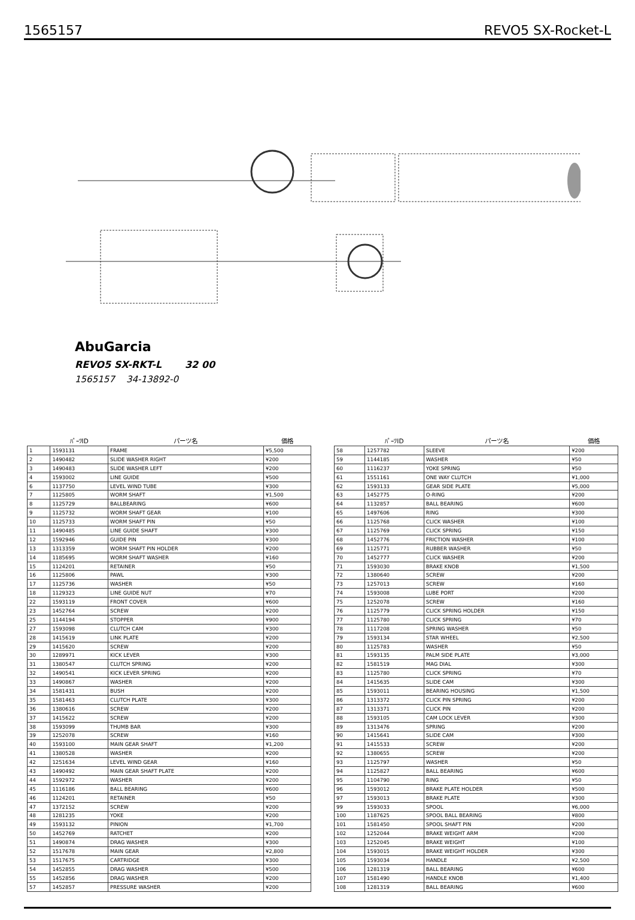1565157 REVO5 SX-Rocket-L
AbuGarcia
REVO5 SX-RKT-L 32 00
1565157 34-13892-0
| | ﾊﾟｰﾂID | パーツ名 | 価格 |
| --- | --- | --- | --- |
| 1 | 1593131 | FRAME | ¥5,500 |
| 2 | 1490482 | SLIDE WASHER RIGHT | ¥200 |
| 3 | 1490483 | SLIDE WASHER LEFT | ¥200 |
| 4 | 1593002 | LINE GUIDE | ¥500 |
| 6 | 1137750 | LEVEL WIND TUBE | ¥300 |
| 7 | 1125805 | WORM SHAFT | ¥1,500 |
| 8 | 1125729 | BALLBEARING | ¥600 |
| 9 | 1125732 | WORM SHAFT GEAR | ¥100 |
| 10 | 1125733 | WORM SHAFT PIN | ¥50 |
| 11 | 1490485 | LINE GUIDE SHAFT | ¥300 |
| 12 | 1592946 | GUIDE PIN | ¥300 |
| 13 | 1313359 | WORM SHAFT PIN HOLDER | ¥200 |
| 14 | 1185695 | WORM SHAFT WASHER | ¥160 |
| 15 | 1124201 | RETAINER | ¥50 |
| 16 | 1125806 | PAWL | ¥300 |
| 17 | 1125736 | WASHER | ¥50 |
| 18 | 1129323 | LINE GUIDE NUT | ¥70 |
| 22 | 1593119 | FRONT COVER | ¥600 |
| 23 | 1452764 | SCREW | ¥200 |
| 25 | 1144194 | STOPPER | ¥900 |
| 27 | 1593098 | CLUTCH CAM | ¥300 |
| 28 | 1415619 | LINK PLATE | ¥200 |
| 29 | 1415620 | SCREW | ¥200 |
| 30 | 1289971 | KICK LEVER | ¥300 |
| 31 | 1380547 | CLUTCH SPRING | ¥200 |
| 32 | 1490541 | KICK LEVER SPRING | ¥200 |
| 33 | 1490867 | WASHER | ¥200 |
| 34 | 1581431 | BUSH | ¥200 |
| 35 | 1581463 | CLUTCH PLATE | ¥300 |
| 36 | 1380616 | SCREW | ¥200 |
| 37 | 1415622 | SCREW | ¥200 |
| 38 | 1593099 | THUMB BAR | ¥300 |
| 39 | 1252078 | SCREW | ¥160 |
| 40 | 1593100 | MAIN GEAR SHAFT | ¥1,200 |
| 41 | 1380528 | WASHER | ¥200 |
| 42 | 1251634 | LEVEL WIND GEAR | ¥160 |
| 43 | 1490492 | MAIN GEAR SHAFT PLATE | ¥200 |
| 44 | 1592972 | WASHER | ¥200 |
| 45 | 1116186 | BALL BEARING | ¥600 |
| 46 | 1124201 | RETAINER | ¥50 |
| 47 | 1372152 | SCREW | ¥200 |
| 48 | 1281235 | YOKE | ¥200 |
| 49 | 1593132 | PINION | ¥1,700 |
| 50 | 1452769 | RATCHET | ¥200 |
| 51 | 1490874 | DRAG WASHER | ¥300 |
| 52 | 1517678 | MAIN GEAR | ¥2,800 |
| 53 | 1517675 | CARTRIDGE | ¥300 |
| 54 | 1452855 | DRAG WASHER | ¥500 |
| 55 | 1452856 | DRAG WASHER | ¥200 |
| 57 | 1452857 | PRESSURE WASHER | ¥200 |
| | ﾊﾟｰﾂID | パーツ名 | 価格 |
| --- | --- | --- | --- |
| 58 | 1257782 | SLEEVE | ¥200 |
| 59 | 1144185 | WASHER | ¥50 |
| 60 | 1116237 | YOKE SPRING | ¥50 |
| 61 | 1551161 | ONE WAY CLUTCH | ¥1,000 |
| 62 | 1593133 | GEAR SIDE PLATE | ¥5,000 |
| 63 | 1452775 | O-RING | ¥200 |
| 64 | 1132857 | BALL BEARING | ¥600 |
| 65 | 1497606 | RING | ¥300 |
| 66 | 1125768 | CLICK WASHER | ¥100 |
| 67 | 1125769 | CLICK SPRING | ¥150 |
| 68 | 1452776 | FRICTION WASHER | ¥100 |
| 69 | 1125771 | RUBBER WASHER | ¥50 |
| 70 | 1452777 | CLICK WASHER | ¥200 |
| 71 | 1593030 | BRAKE KNOB | ¥1,500 |
| 72 | 1380640 | SCREW | ¥200 |
| 73 | 1257013 | SCREW | ¥160 |
| 74 | 1593008 | LUBE PORT | ¥200 |
| 75 | 1252078 | SCREW | ¥160 |
| 76 | 1125779 | CLICK SPRING HOLDER | ¥150 |
| 77 | 1125780 | CLICK SPRING | ¥70 |
| 78 | 1117208 | SPRING WASHER | ¥50 |
| 79 | 1593134 | STAR WHEEL | ¥2,500 |
| 80 | 1125783 | WASHER | ¥50 |
| 81 | 1593135 | PALM SIDE PLATE | ¥3,000 |
| 82 | 1581519 | MAG DIAL | ¥300 |
| 83 | 1125780 | CLICK SPRING | ¥70 |
| 84 | 1415635 | SLIDE CAM | ¥300 |
| 85 | 1593011 | BEARING HOUSING | ¥1,500 |
| 86 | 1313372 | CLICK PIN SPRING | ¥200 |
| 87 | 1313371 | CLICK PIN | ¥200 |
| 88 | 1593105 | CAM LOCK LEVER | ¥300 |
| 89 | 1313476 | SPRING | ¥200 |
| 90 | 1415641 | SLIDE CAM | ¥300 |
| 91 | 1415533 | SCREW | ¥200 |
| 92 | 1380655 | SCREW | ¥200 |
| 93 | 1125797 | WASHER | ¥50 |
| 94 | 1125827 | BALL BEARING | ¥600 |
| 95 | 1104790 | RING | ¥50 |
| 96 | 1593012 | BRAKE PLATE HOLDER | ¥500 |
| 97 | 1593013 | BRAKE PLATE | ¥300 |
| 99 | 1593033 | SPOOL | ¥6,000 |
| 100 | 1187625 | SPOOL BALL BEARING | ¥800 |
| 101 | 1581450 | SPOOL SHAFT PIN | ¥200 |
| 102 | 1252044 | BRAKE WEIGHT ARM | ¥200 |
| 103 | 1252045 | BRAKE WEIGHT | ¥100 |
| 104 | 1593015 | BRAKE WEIGHT HOLDER | ¥300 |
| 105 | 1593034 | HANDLE | ¥2,500 |
| 106 | 1281319 | BALL BEARING | ¥600 |
| 107 | 1581490 | HANDLE KNOB | ¥1,400 |
| 108 | 1281319 | BALL BEARING | ¥600 |